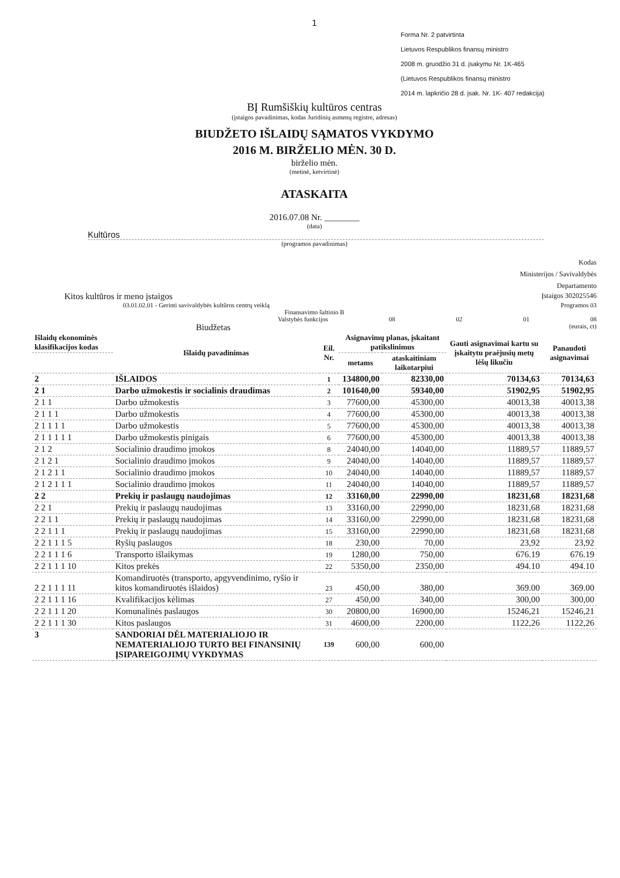1
Forma Nr. 2 patvirtinta
Lietuvos Respublikos finansų ministro
2008 m. gruodžio 31 d. įsakymu Nr. 1K-465
(Lietuvos Respublikos finansų ministro
2014 m. lapkričio 28 d. įsak. Nr. 1K- 407 redakcija)
BĮ Rumšiškių kultūros centras
(įstaigos pavadinimas, kodas Juridinių asmenų registre, adresas)
BIUDŽETO IŠLAIDŲ SĄMATOS VYKDYMO
2016 M. BIRŽELIO MĖN. 30 D.
birželio mėn.
(metinė, ketvirtinė)
ATASKAITA
2016.07.08 Nr. ________
(data)
Kultūros
(programos pavadinimas)
Kodas
Ministerijos / Savivaldybės
Departamento
Kitos kultūros ir meno įstaigos Įstaigos 302025546
03.01.02.01 - Gerinti savivaldybės kultūros centrų veiklą Programos 03
Finansavimo šaltinio B
Valstybės funkcijos 08 02 01 08
Biudžetas (eurais, ct)
| Išlaidų ekonominės klasifikacijos kodas | Išlaidų pavadinimas | Eil. Nr. | Asignavimų planas, įskaitant patikslinimus | | Gauti asignavimai kartu su įskaitytu praėjusių metų lėšų likučiu | Panaudoti asignavimai |
| --- | --- | --- | --- | --- | --- | --- |
| | | | metams | ataskaitiniam laikotarpiui | | |
| 2 | IŠLAIDOS | 1 | 134800,00 | 82330,00 | 70134,63 | 70134,63 |
| 2 1 | Darbo užmokestis ir socialinis draudimas | 2 | 101640,00 | 59340,00 | 51902,95 | 51902,95 |
| 2 1 1 | Darbo užmokestis | 3 | 77600,00 | 45300,00 | 40013,38 | 40013,38 |
| 2 1 1 1 | Darbo užmokestis | 4 | 77600,00 | 45300,00 | 40013,38 | 40013,38 |
| 2 1 1 1 1 | Darbo užmokestis | 5 | 77600,00 | 45300,00 | 40013,38 | 40013,38 |
| 2 1 1 1 1 1 | Darbo užmokestis pinigais | 6 | 77600,00 | 45300,00 | 40013,38 | 40013,38 |
| 2 1 2 | Socialinio draudimo įmokos | 8 | 24040,00 | 14040,00 | 11889,57 | 11889,57 |
| 2 1 2 1 | Socialinio draudimo įmokos | 9 | 24040,00 | 14040,00 | 11889,57 | 11889,57 |
| 2 1 2 1 1 | Socialinio draudimo įmokos | 10 | 24040,00 | 14040,00 | 11889,57 | 11889,57 |
| 2 1 2 1 1 1 | Socialinio draudimo įmokos | 11 | 24040,00 | 14040,00 | 11889,57 | 11889,57 |
| 2 2 | Prekių ir paslaugų naudojimas | 12 | 33160,00 | 22990,00 | 18231,68 | 18231,68 |
| 2 2 1 | Prekių ir paslaugų naudojimas | 13 | 33160,00 | 22990,00 | 18231,68 | 18231,68 |
| 2 2 1 1 | Prekių ir paslaugų naudojimas | 14 | 33160,00 | 22990,00 | 18231,68 | 18231,68 |
| 2 2 1 1 1 | Prekių ir paslaugų naudojimas | 15 | 33160,00 | 22990,00 | 18231,68 | 18231,68 |
| 2 2 1 1 1 5 | Ryšių paslaugos | 18 | 230,00 | 70,00 | 23,92 | 23,92 |
| 2 2 1 1 1 6 | Transporto išlaikymas | 19 | 1280,00 | 750,00 | 676.19 | 676.19 |
| 2 2 1 1 1 10 | Kitos prekės | 22 | 5350,00 | 2350,00 | 494.10 | 494.10 |
| 2 2 1 1 1 11 | Komandiruotės (transporto, apgyvendinimo, ryšio ir kitos komandiruotės išlaidos) | 23 | 450,00 | 380,00 | 369.00 | 369.00 |
| 2 2 1 1 1 16 | Kvalifikacijos kėlimas | 27 | 450,00 | 340,00 | 300,00 | 300,00 |
| 2 2 1 1 1 20 | Komunalinės paslaugos | 30 | 20800,00 | 16900,00 | 15246,21 | 15246,21 |
| 2 2 1 1 1 30 | Kitos paslaugos | 31 | 4600,00 | 2200,00 | 1122,26 | 1122,26 |
| 3 | SANDORIAI DĖL MATERIALIOJO IR NEMATERIALIOJO TURTO BEI FINANSINIŲ ĮSIPAREIGOJIMŲ VYKDYMAS | 139 | 600,00 | 600,00 | | |